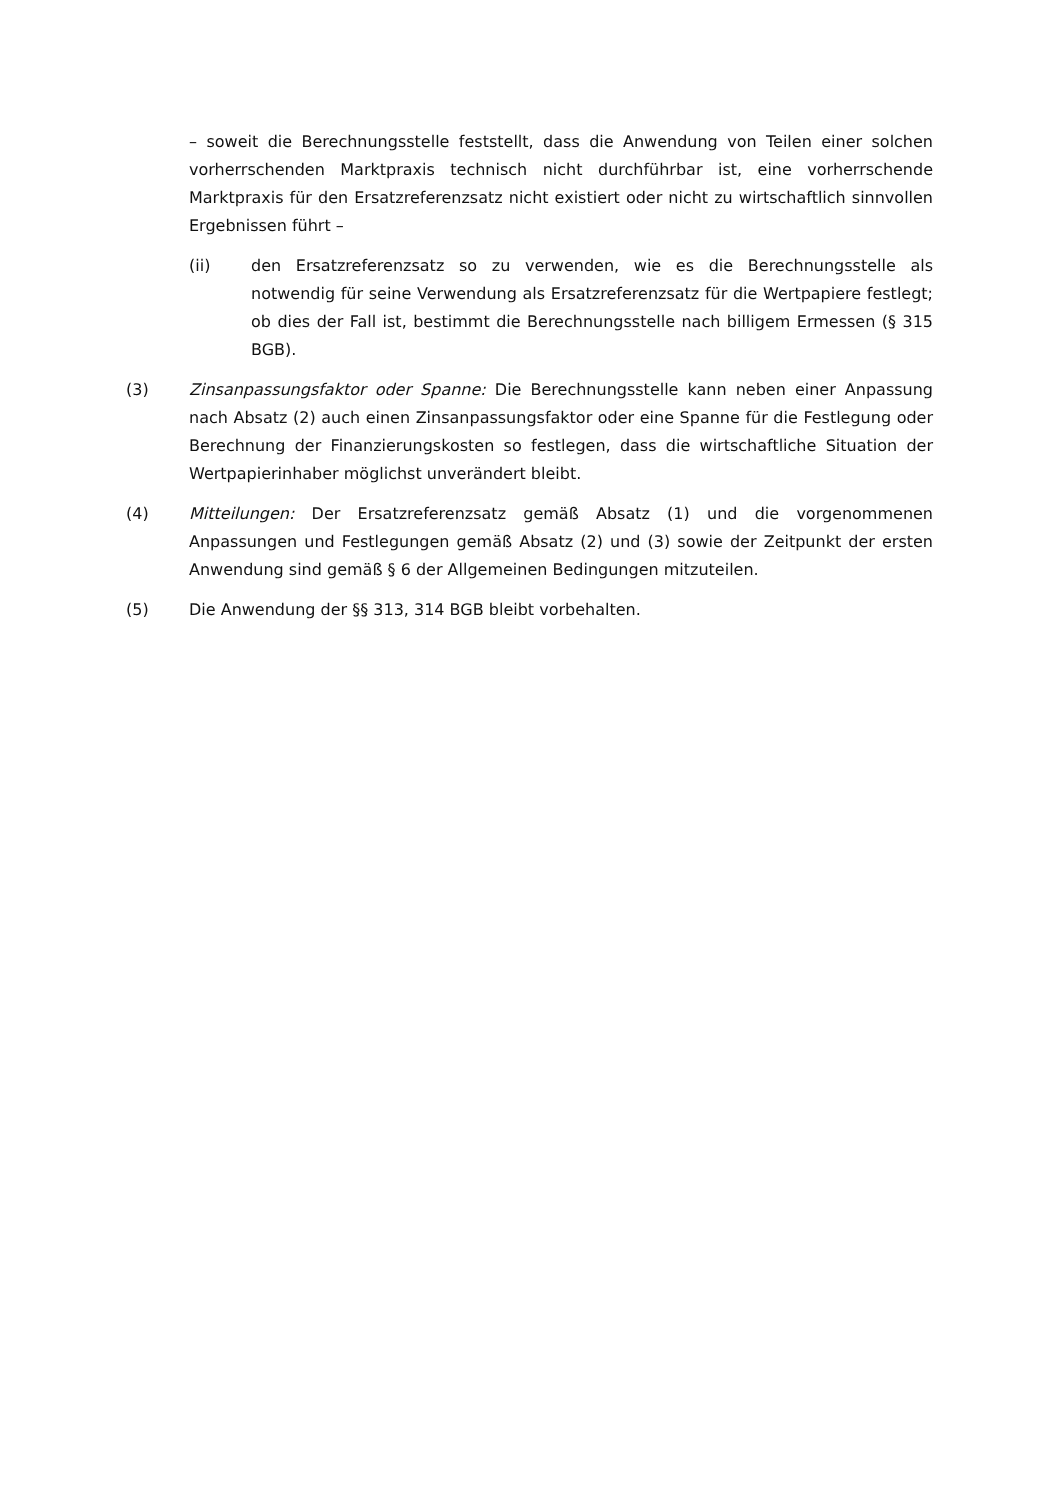– soweit die Berechnungsstelle feststellt, dass die Anwendung von Teilen einer solchen vorherrschenden Marktpraxis technisch nicht durchführbar ist, eine vorherrschende Marktpraxis für den Ersatzreferenzsatz nicht existiert oder nicht zu wirtschaftlich sinnvollen Ergebnissen führt –
(ii) den Ersatzreferenzsatz so zu verwenden, wie es die Berechnungsstelle als notwendig für seine Verwendung als Ersatzreferenzsatz für die Wertpapiere festlegt; ob dies der Fall ist, bestimmt die Berechnungsstelle nach billigem Ermessen (§ 315 BGB).
(3) Zinsanpassungsfaktor oder Spanne: Die Berechnungsstelle kann neben einer Anpassung nach Absatz (2) auch einen Zinsanpassungsfaktor oder eine Spanne für die Festlegung oder Berechnung der Finanzierungskosten so festlegen, dass die wirtschaftliche Situation der Wertpapierinhaber möglichst unverändert bleibt.
(4) Mitteilungen: Der Ersatzreferenzsatz gemäß Absatz (1) und die vorgenommenen Anpassungen und Festlegungen gemäß Absatz (2) und (3) sowie der Zeitpunkt der ersten Anwendung sind gemäß § 6 der Allgemeinen Bedingungen mitzuteilen.
(5) Die Anwendung der §§ 313, 314 BGB bleibt vorbehalten.